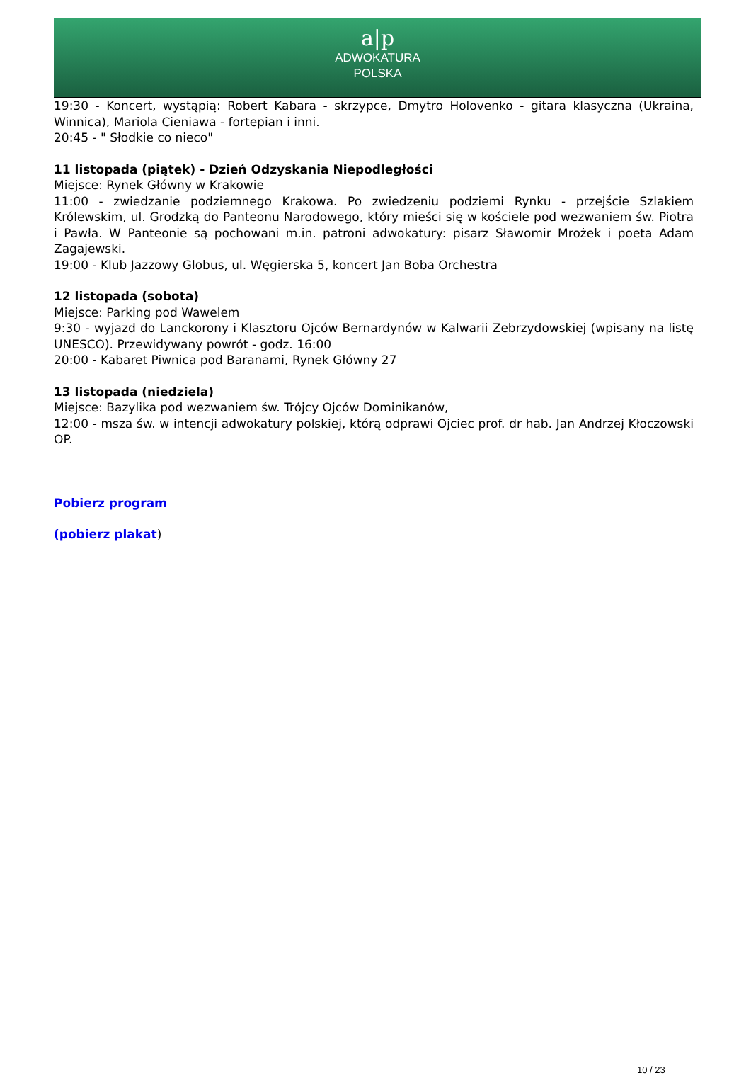a|p
ADWOKATURA
POLSKA
19:30 - Koncert, wystąpią: Robert Kabara - skrzypce, Dmytro Holovenko - gitara klasyczna (Ukraina, Winnica), Mariola Cieniawa - fortepian i inni.
20:45 - " Słodkie co nieco"
11 listopada (piątek) - Dzień Odzyskania Niepodległości
Miejsce: Rynek Główny w Krakowie
11:00 - zwiedzanie podziemnego Krakowa. Po zwiedzeniu podziemi Rynku - przejście Szlakiem Królewskim, ul. Grodzką do Panteonu Narodowego, który mieści się w kościele pod wezwaniem św. Piotra i Pawła. W Panteonie są pochowani m.in. patroni adwokatury: pisarz Sławomir Mrożek i poeta Adam Zagajewski.
19:00 - Klub Jazzowy Globus, ul. Węgierska 5, koncert Jan Boba Orchestra
12 listopada (sobota)
Miejsce: Parking pod Wawelem
9:30 - wyjazd do Lanckorony i Klasztoru Ojców Bernardynów w Kalwarii Zebrzydowskiej (wpisany na listę UNESCO). Przewidywany powrót - godz. 16:00
20:00 - Kabaret Piwnica pod Baranami, Rynek Główny 27
13 listopada (niedziela)
Miejsce: Bazylika pod wezwaniem św. Trójcy Ojców Dominikanów,
12:00 - msza św. w intencji adwokatury polskiej, którą odprawi Ojciec prof. dr hab. Jan Andrzej Kłoczowski OP.
Pobierz program
(pobierz plakat)
10 / 23